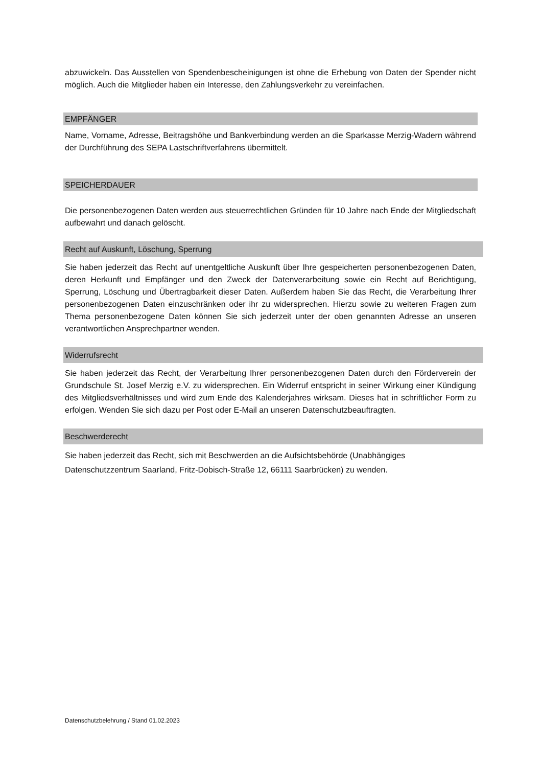abzuwickeln. Das Ausstellen von Spendenbescheinigungen ist ohne die Erhebung von Daten der Spender nicht möglich. Auch die Mitglieder haben ein Interesse, den Zahlungsverkehr zu vereinfachen.
EMPFÄNGER
Name, Vorname, Adresse, Beitragshöhe und Bankverbindung werden an die Sparkasse Merzig-Wadern während der Durchführung des SEPA Lastschriftverfahrens übermittelt.
SPEICHERDAUER
Die personenbezogenen Daten werden aus steuerrechtlichen Gründen für 10 Jahre nach Ende der Mitgliedschaft aufbewahrt und danach gelöscht.
Recht auf Auskunft, Löschung, Sperrung
Sie haben jederzeit das Recht auf unentgeltliche Auskunft über Ihre gespeicherten personenbezogenen Daten, deren Herkunft und Empfänger und den Zweck der Datenverarbeitung sowie ein Recht auf Berichtigung, Sperrung, Löschung und Übertragbarkeit dieser Daten. Außerdem haben Sie das Recht, die Verarbeitung Ihrer personenbezogenen Daten einzuschränken oder ihr zu widersprechen. Hierzu sowie zu weiteren Fragen zum Thema personenbezogene Daten können Sie sich jederzeit unter der oben genannten Adresse an unseren verantwortlichen Ansprechpartner wenden.
Widerrufsrecht
Sie haben jederzeit das Recht, der Verarbeitung Ihrer personenbezogenen Daten durch den Förderverein der Grundschule St. Josef Merzig e.V. zu widersprechen. Ein Widerruf entspricht in seiner Wirkung einer Kündigung des Mitgliedsverhältnisses und wird zum Ende des Kalenderjahres wirksam. Dieses hat in schriftlicher Form zu erfolgen. Wenden Sie sich dazu per Post oder E-Mail an unseren Datenschutzbeauftragten.
Beschwerderecht
Sie haben jederzeit das Recht, sich mit Beschwerden an die Aufsichtsbehörde (Unabhängiges
Datenschutzzentrum Saarland, Fritz-Dobisch-Straße 12, 66111 Saarbrücken) zu wenden.
Datenschutzbelehrung / Stand 01.02.2023